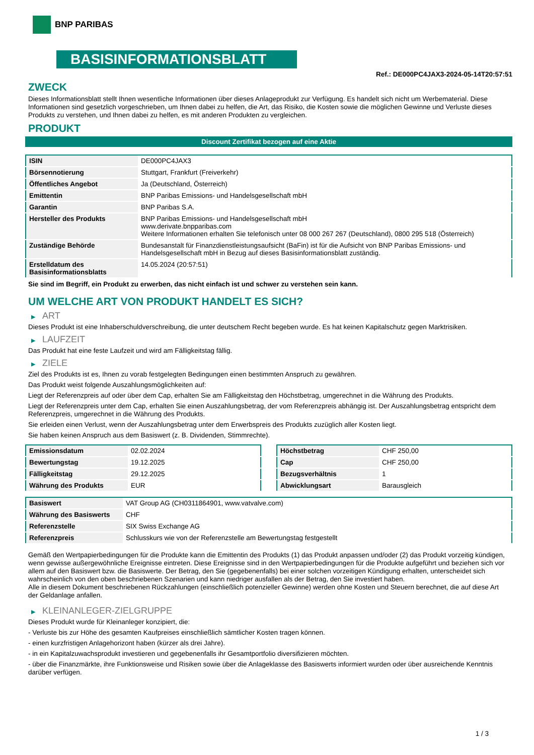BNP PARIBAS
BASISINFORMATIONSBLATT
Ref.: DE000PC4JAX3-2024-05-14T20:57:51
ZWECK
Dieses Informationsblatt stellt Ihnen wesentliche Informationen über dieses Anlageprodukt zur Verfügung. Es handelt sich nicht um Werbematerial. Diese Informationen sind gesetzlich vorgeschrieben, um Ihnen dabei zu helfen, die Art, das Risiko, die Kosten sowie die möglichen Gewinne und Verluste dieses Produkts zu verstehen, und Ihnen dabei zu helfen, es mit anderen Produkten zu vergleichen.
PRODUKT
Discount Zertifikat bezogen auf eine Aktie
| ISIN | DE000PC4JAX3 |
| Börsennotierung | Stuttgart, Frankfurt (Freiverkehr) |
| Öffentliches Angebot | Ja (Deutschland, Österreich) |
| Emittentin | BNP Paribas Emissions- und Handelsgesellschaft mbH |
| Garantin | BNP Paribas S.A. |
| Hersteller des Produkts | BNP Paribas Emissions- und Handelsgesellschaft mbH www.derivate.bnpparibas.com Weitere Informationen erhalten Sie telefonisch unter 08 000 267 267 (Deutschland), 0800 295 518 (Österreich) |
| Zuständige Behörde | Bundesanstalt für Finanzdienstleistungsaufsicht (BaFin) ist für die Aufsicht von BNP Paribas Emissions- und Handelsgesellschaft mbH in Bezug auf dieses Basisinformationsblatt zuständig. |
| Erstelldatum des Basisinformationsblatts | 14.05.2024 (20:57:51) |
Sie sind im Begriff, ein Produkt zu erwerben, das nicht einfach ist und schwer zu verstehen sein kann.
UM WELCHE ART VON PRODUKT HANDELT ES SICH?
▶ ART
Dieses Produkt ist eine Inhaberschuldverschreibung, die unter deutschem Recht begeben wurde. Es hat keinen Kapitalschutz gegen Marktrisiken.
▶ LAUFZEIT
Das Produkt hat eine feste Laufzeit und wird am Fälligkeitstag fällig.
▶ ZIELE
Ziel des Produkts ist es, Ihnen zu vorab festgelegten Bedingungen einen bestimmten Anspruch zu gewähren.
Das Produkt weist folgende Auszahlungsmöglichkeiten auf:
Liegt der Referenzpreis auf oder über dem Cap, erhalten Sie am Fälligkeitstag den Höchstbetrag, umgerechnet in die Währung des Produkts.
Liegt der Referenzpreis unter dem Cap, erhalten Sie einen Auszahlungsbetrag, der vom Referenzpreis abhängig ist. Der Auszahlungsbetrag entspricht dem Referenzpreis, umgerechnet in die Währung des Produkts.
Sie erleiden einen Verlust, wenn der Auszahlungsbetrag unter dem Erwerbspreis des Produkts zuzüglich aller Kosten liegt.
Sie haben keinen Anspruch aus dem Basiswert (z. B. Dividenden, Stimmrechte).
| Emissionsdatum | 02.02.2024 |
| Bewertungstag | 19.12.2025 |
| Fälligkeitstag | 29.12.2025 |
| Währung des Produkts | EUR |
| Höchstbetrag | CHF 250,00 |
| Cap | CHF 250,00 |
| Bezugsverhältnis | 1 |
| Abwicklungsart | Barausgleich |
| Basiswert | VAT Group AG (CH0311864901, www.vatvalve.com) |
| Währung des Basiswerts | CHF |
| Referenzstelle | SIX Swiss Exchange AG |
| Referenzpreis | Schlusskurs wie von der Referenzstelle am Bewertungstag festgestellt |
Gemäß den Wertpapierbedingungen für die Produkte kann die Emittentin des Produkts (1) das Produkt anpassen und/oder (2) das Produkt vorzeitig kündigen, wenn gewisse außergewöhnliche Ereignisse eintreten. Diese Ereignisse sind in den Wertpapierbedingungen für die Produkte aufgeführt und beziehen sich vor allem auf den Basiswert bzw. die Basiswerte. Der Betrag, den Sie (gegebenenfalls) bei einer solchen vorzeitigen Kündigung erhalten, unterscheidet sich wahrscheinlich von den oben beschriebenen Szenarien und kann niedriger ausfallen als der Betrag, den Sie investiert haben.
Alle in diesem Dokument beschriebenen Rückzahlungen (einschließlich potenzieller Gewinne) werden ohne Kosten und Steuern berechnet, die auf diese Art der Geldanlage anfallen.
▶ KLEINANLEGER-ZIELGRUPPE
Dieses Produkt wurde für Kleinanleger konzipiert, die:
- Verluste bis zur Höhe des gesamten Kaufpreises einschließlich sämtlicher Kosten tragen können.
- einen kurzfristigen Anlagehorizont haben (kürzer als drei Jahre).
- in ein Kapitalzuwachsprodukt investieren und gegebenenfalls ihr Gesamtportfolio diversifizieren möchten.
- über die Finanzmärkte, ihre Funktionsweise und Risiken sowie über die Anlageklasse des Basiswerts informiert wurden oder über ausreichende Kenntnis darüber verfügen.
1 / 3